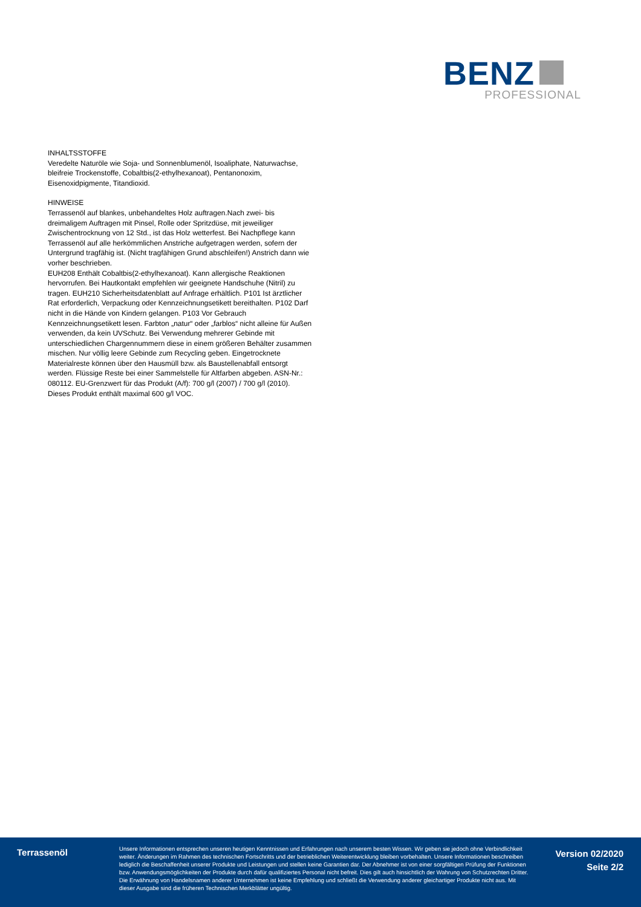BENZ
PROFESSIONAL
INHALTSSTOFFE
Veredelte Naturöle wie Soja- und Sonnenblumenöl, Isoaliphate, Naturwachse, bleifreie Trockenstoffe, Cobaltbis(2-ethylhexanoat), Pentanonoxim, Eisenoxidpigmente, Titandioxid.
HINWEISE
Terrassenöl auf blankes, unbehandeltes Holz auftragen.Nach zwei- bis dreimaligem Auftragen mit Pinsel, Rolle oder Spritzdüse, mit jeweiliger Zwischentrocknung von 12 Std., ist das Holz wetterfest. Bei Nachpflege kann Terrassenöl auf alle herkömmlichen Anstriche aufgetragen werden, sofern der Untergrund tragfähig ist. (Nicht tragfähigen Grund abschleifen!) Anstrich dann wie vorher beschrieben.
EUH208 Enthält Cobaltbis(2-ethylhexanoat). Kann allergische Reaktionen hervorrufen. Bei Hautkontakt empfehlen wir geeignete Handschuhe (Nitril) zu tragen. EUH210 Sicherheitsdatenblatt auf Anfrage erhältlich. P101 Ist ärztlicher Rat erforderlich, Verpackung oder Kennzeichnungsetikett bereithalten. P102 Darf nicht in die Hände von Kindern gelangen. P103 Vor Gebrauch Kennzeichnungsetikett lesen. Farbton „natur“ oder „farblos“ nicht alleine für Außen verwenden, da kein UVSchutz. Bei Verwendung mehrerer Gebinde mit unterschiedlichen Chargennummern diese in einem größeren Behälter zusammen mischen. Nur völlig leere Gebinde zum Recycling geben. Eingetrocknete Materialreste können über den Hausmüll bzw. als Baustellenabfall entsorgt werden. Flüssige Reste bei einer Sammelstelle für Altfarben abgeben. ASN-Nr.: 080112. EU-Grenzwert für das Produkt (A/f): 700 g/l (2007) / 700 g/l (2010). Dieses Produkt enthält maximal 600 g/l VOC.
Terrassenöl
Unsere Informationen entsprechen unseren heutigen Kenntnissen und Erfahrungen nach unserem besten Wissen. Wir geben sie jedoch ohne Verbindlichkeit weiter. Änderungen im Rahmen des technischen Fortschritts und der betrieblichen Weiterentwicklung bleiben vorbehalten. Unsere Informationen beschreiben lediglich die Beschaffenheit unserer Produkte und Leistungen und stellen keine Garantien dar. Der Abnehmer ist von einer sorgfältigen Prüfung der Funktionen bzw. Anwendungsmöglichkeiten der Produkte durch dafür qualifiziertes Personal nicht befreit. Dies gilt auch hinsichtlich der Wahrung von Schutzrechten Dritter. Die Erwähnung von Handelsnamen anderer Unternehmen ist keine Empfehlung und schließt die Verwendung anderer gleichartiger Produkte nicht aus. Mit dieser Ausgabe sind die früheren Technischen Merkblätter ungültig.
Version 02/2020
Seite 2/2